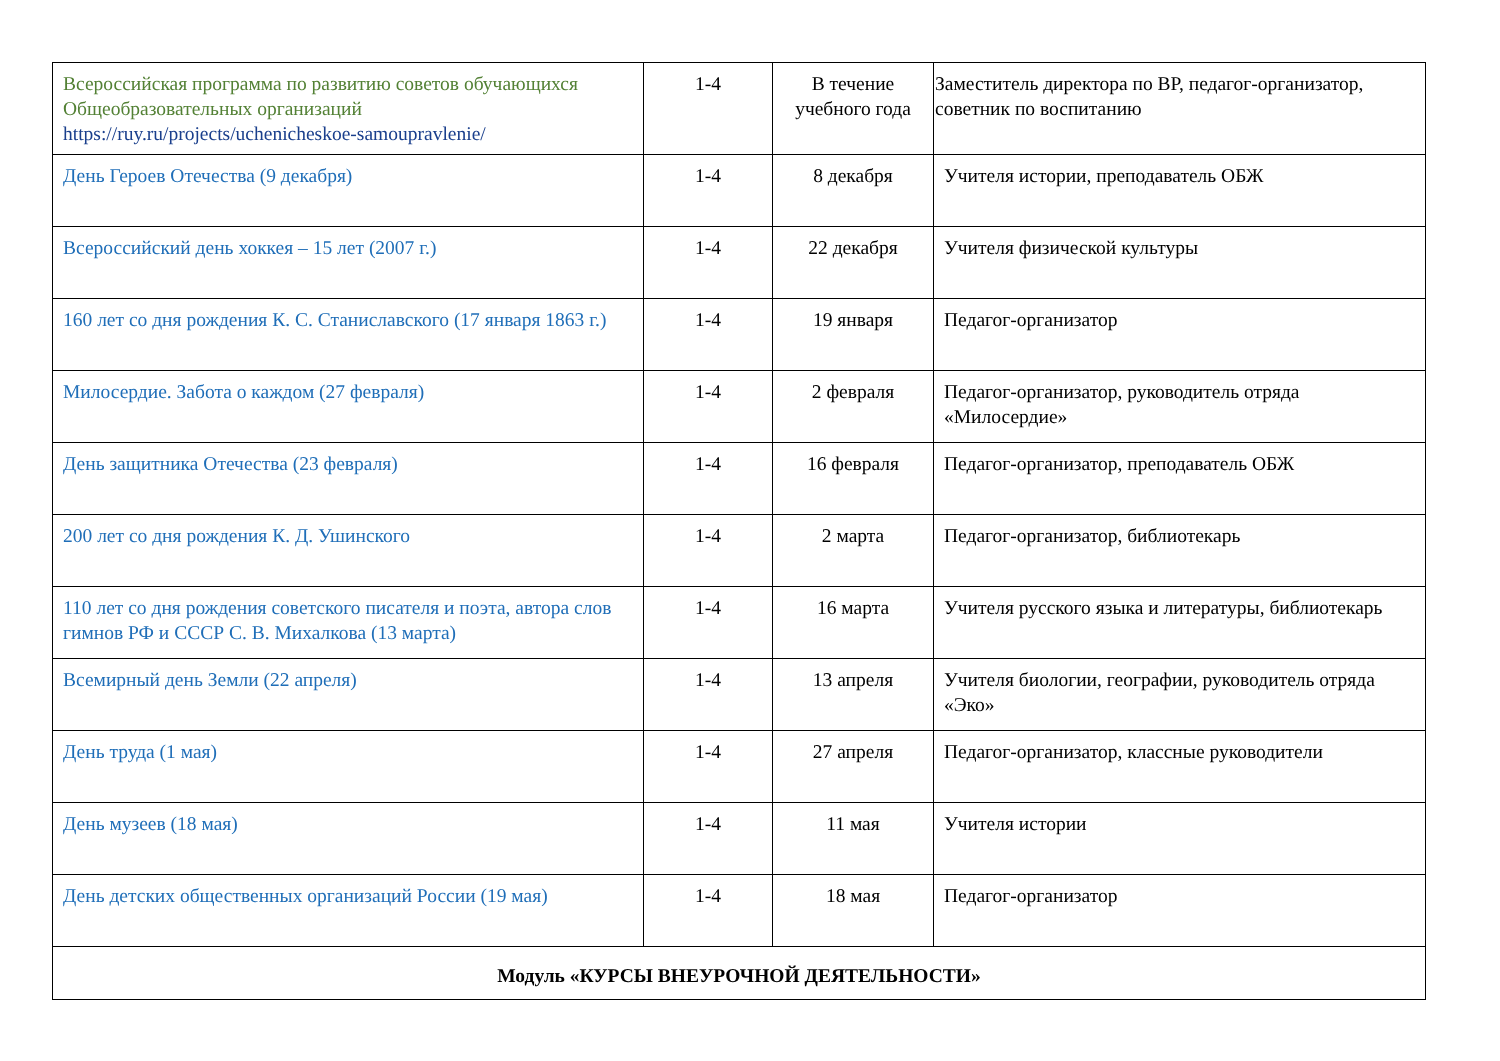| Всероссийская программа по развитию советов обучающихся Общеобразовательных организаций https://ruy.ru/projects/uchenicheskoe-samoupravlenie/ | 1-4 | В течение учебного года | Заместитель директора по ВР, педагог-организатор, советник по воспитанию |
| День Героев Отечества (9 декабря) | 1-4 | 8 декабря | Учителя истории, преподаватель ОБЖ |
| Всероссийский день хоккея – 15 лет (2007 г.) | 1-4 | 22 декабря | Учителя физической культуры |
| 160 лет со дня рождения К. С. Станиславского (17 января 1863 г.) | 1-4 | 19 января | Педагог-организатор |
| Милосердие. Забота о каждом (27 февраля) | 1-4 | 2 февраля | Педагог-организатор, руководитель отряда «Милосердие» |
| День защитника Отечества (23 февраля) | 1-4 | 16 февраля | Педагог-организатор, преподаватель ОБЖ |
| 200 лет со дня рождения К. Д. Ушинского | 1-4 | 2 марта | Педагог-организатор, библиотекарь |
| 110 лет со дня рождения советского писателя и поэта, автора слов гимнов РФ и СССР С. В. Михалкова (13 марта) | 1-4 | 16 марта | Учителя русского языка и литературы, библиотекарь |
| Всемирный день Земли (22 апреля) | 1-4 | 13 апреля | Учителя биологии, географии, руководитель отряда «Эко» |
| День труда (1 мая) | 1-4 | 27 апреля | Педагог-организатор, классные руководители |
| День музеев (18 мая) | 1-4 | 11 мая | Учителя истории |
| День детских общественных организаций России (19 мая) | 1-4 | 18 мая | Педагог-организатор |
| Модуль «КУРСЫ ВНЕУРОЧНОЙ ДЕЯТЕЛЬНОСТИ» | | | |